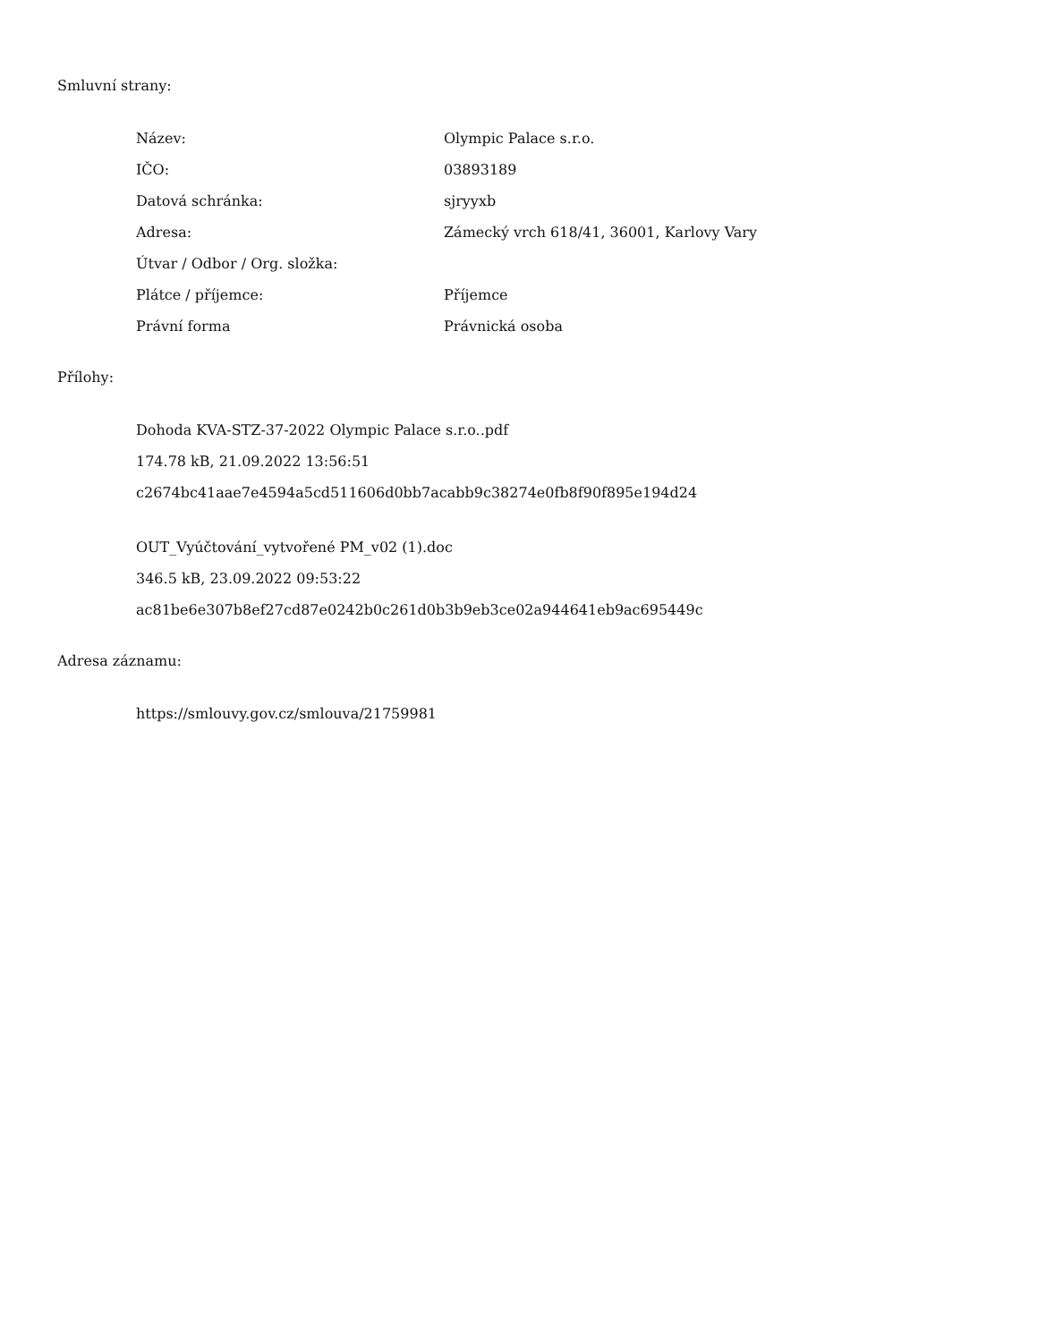Smluvní strany:
| Název: | Olympic Palace s.r.o. |
| IČO: | 03893189 |
| Datová schránka: | sjryyxb |
| Adresa: | Zámecký vrch 618/41, 36001, Karlovy Vary |
| Útvar / Odbor / Org. složka: | |
| Plátce / příjemce: | Příjemce |
| Právní forma | Právnická osoba |
Přílohy:
Dohoda KVA-STZ-37-2022 Olympic Palace s.r.o..pdf
174.78 kB, 21.09.2022 13:56:51
c2674bc41aae7e4594a5cd511606d0bb7acabb9c38274e0fb8f90f895e194d24
OUT_Vyúčtování_vytvořené PM_v02 (1).doc
346.5 kB, 23.09.2022 09:53:22
ac81be6e307b8ef27cd87e0242b0c261d0b3b9eb3ce02a944641eb9ac695449c
Adresa záznamu:
https://smlouvy.gov.cz/smlouva/21759981